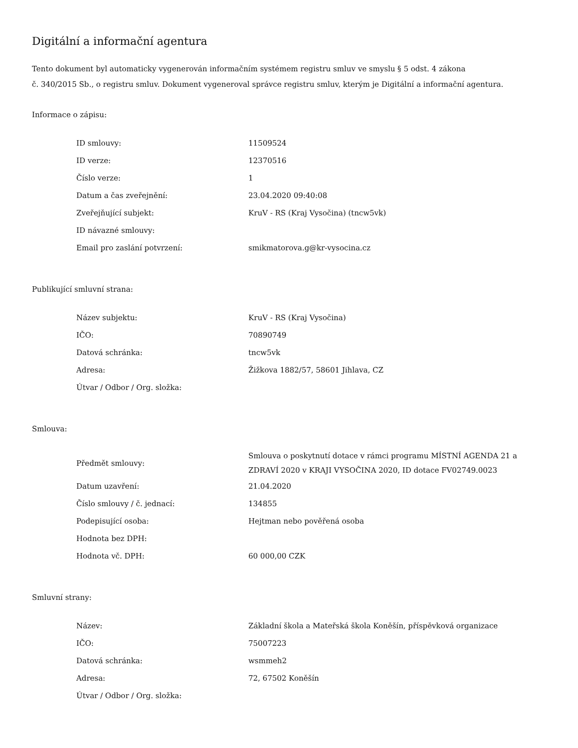Digitální a informační agentura
Tento dokument byl automaticky vygenerován informačním systémem registru smluv ve smyslu § 5 odst. 4 zákona
č. 340/2015 Sb., o registru smluv. Dokument vygeneroval správce registru smluv, kterým je Digitální a informační agentura.
Informace o zápisu:
| ID smlouvy: | 11509524 |
| ID verze: | 12370516 |
| Číslo verze: | 1 |
| Datum a čas zveřejnění: | 23.04.2020 09:40:08 |
| Zveřejňující subjekt: | KruV - RS (Kraj Vysočina) (tncw5vk) |
| ID návazné smlouvy: | |
| Email pro zaslání potvrzení: | smikmatorova.g@kr-vysocina.cz |
Publikující smluvní strana:
| Název subjektu: | KruV - RS (Kraj Vysočina) |
| IČO: | 70890749 |
| Datová schránka: | tncw5vk |
| Adresa: | Žižkova 1882/57, 58601 Jihlava, CZ |
| Útvar / Odbor / Org. složka: | |
Smlouva:
| Předmět smlouvy: | Smlouva o poskytnutí dotace v rámci programu MÍSTNÍ AGENDA 21 a ZDRAVÍ 2020 v KRAJI VYSOČINA 2020, ID dotace FV02749.0023 |
| Datum uzavření: | 21.04.2020 |
| Číslo smlouvy / č. jednací: | 134855 |
| Podepisující osoba: | Hejtman nebo pověřená osoba |
| Hodnota bez DPH: | |
| Hodnota vč. DPH: | 60 000,00 CZK |
Smluvní strany:
| Název: | Základní škola a Mateřská škola Koněšín, příspěvková organizace |
| IČO: | 75007223 |
| Datová schránka: | wsmmeh2 |
| Adresa: | 72, 67502 Koněšín |
| Útvar / Odbor / Org. složka: | |